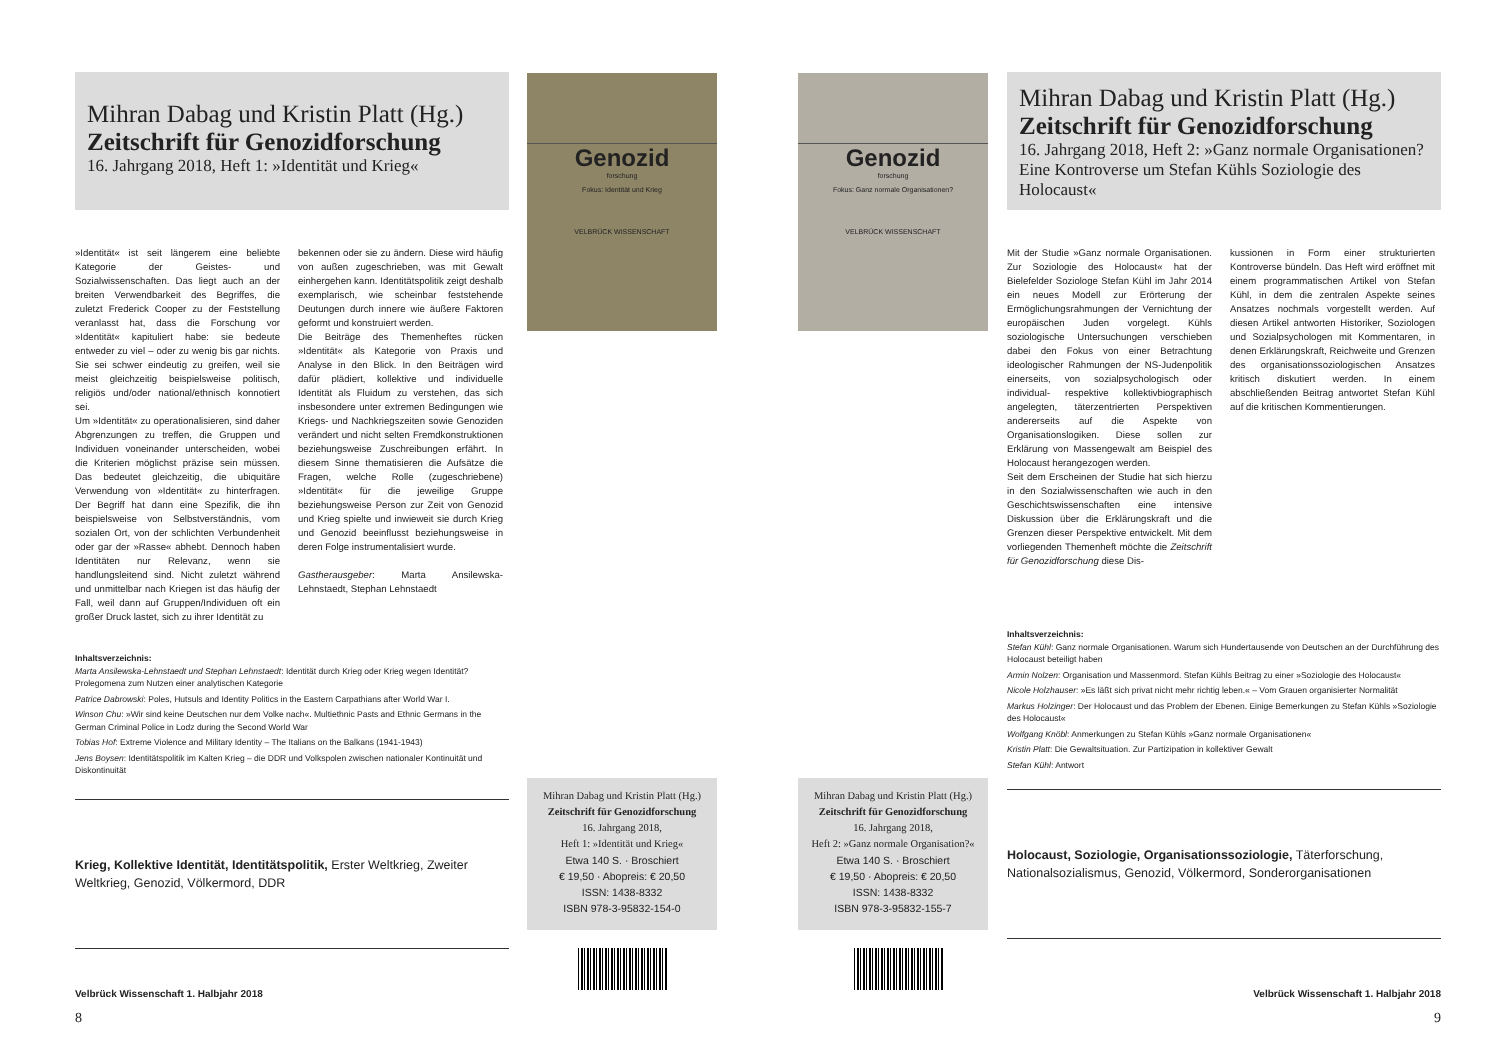Mihran Dabag und Kristin Platt (Hg.)
Zeitschrift für Genozidforschung
16. Jahrgang 2018, Heft 1: »Identität und Krieg«
»Identität« ist seit längerem eine beliebte Kategorie der Geistes- und Sozialwissenschaften. Das liegt auch an der breiten Verwendbarkeit des Begriffes, die zuletzt Frederick Cooper zu der Feststellung veranlasst hat, dass die Forschung vor »Identität« kapituliert habe: sie bedeute entweder zu viel – oder zu wenig bis gar nichts. Sie sei schwer eindeutig zu greifen, weil sie meist gleichzeitig beispielsweise politisch, religiös und/oder national/ethnisch konnotiert sei.
Um »Identität« zu operationalisieren, sind daher Abgrenzungen zu treffen, die Gruppen und Individuen voneinander unterscheiden, wobei die Kriterien möglichst präzise sein müssen. Das bedeutet gleichzeitig, die ubiquitäre Verwendung von »Identität« zu hinterfragen. Der Begriff hat dann eine Spezifik, die ihn beispielsweise von Selbstverständnis, vom sozialen Ort, von der schlichten Verbundenheit oder gar der »Rasse« abhebt. Dennoch haben Identitäten nur Relevanz, wenn sie handlungsleitend sind. Nicht zuletzt während und unmittelbar nach Kriegen ist das häufig der Fall, weil dann auf Gruppen/Individuen oft ein großer Druck lastet, sich zu ihrer Identität zu
bekennen oder sie zu ändern. Diese wird häufig von außen zugeschrieben, was mit Gewalt einhergehen kann. Identitätspolitik zeigt deshalb exemplarisch, wie scheinbar feststehende Deutungen durch innere wie äußere Faktoren geformt und konstruiert werden.
Die Beiträge des Themenheftes rücken »Identität« als Kategorie von Praxis und Analyse in den Blick. In den Beiträgen wird dafür plädiert, kollektive und individuelle Identität als Fluidum zu verstehen, das sich insbesondere unter extremen Bedingungen wie Kriegs- und Nachkriegszeiten sowie Genoziden verändert und nicht selten Fremdkonstruktionen beziehungsweise Zuschreibungen erfährt. In diesem Sinne thematisieren die Aufsätze die Fragen, welche Rolle (zugeschriebene) »Identität« für die jeweilige Gruppe beziehungsweise Person zur Zeit von Genozid und Krieg spielte und inwieweit sie durch Krieg und Genozid beeinflusst beziehungsweise in deren Folge instrumentalisiert wurde.
Gastherausgeber: Marta Ansilewska-Lehnstaedt, Stephan Lehnstaedt
Inhaltsverzeichnis:
Marta Ansilewska-Lehnstaedt und Stephan Lehnstaedt: Identität durch Krieg oder Krieg wegen Identität? Prolegomena zum Nutzen einer analytischen Kategorie
Patrice Dabrowski: Poles, Hutsuls and Identity Politics in the Eastern Carpathians after World War I.
Winson Chu: »Wir sind keine Deutschen nur dem Volke nach«. Multiethnic Pasts and Ethnic Germans in the German Criminal Police in Lodz during the Second World War
Tobias Hof: Extreme Violence and Military Identity – The Italians on the Balkans (1941-1943)
Jens Boysen: Identitätspolitik im Kalten Krieg – die DDR und Volkspolen zwischen nationaler Kontinuität und Diskontinuität
Krieg, Kollektive Identität, Identitätspolitik, Erster Weltkrieg, Zweiter Weltkrieg, Genozid, Völkermord, DDR
Genozid
forschung
Fokus: Identität und Krieg
VELBRÜCK WISSENSCHAFT
Genozid
forschung
Fokus: Ganz normale Organisationen?
VELBRÜCK WISSENSCHAFT
Mihran Dabag und Kristin Platt (Hg.)
Zeitschrift für Genozidforschung
16. Jahrgang 2018,
Heft 1: »Identität und Krieg«
Etwa 140 S. · Broschiert
€ 19,50 · Abopreis: € 20,50
ISSN: 1438-8332
ISBN 978-3-95832-154-0
Mihran Dabag und Kristin Platt (Hg.)
Zeitschrift für Genozidforschung
16. Jahrgang 2018,
Heft 2: »Ganz normale Organisation?«
Etwa 140 S. · Broschiert
€ 19,50 · Abopreis: € 20,50
ISSN: 1438-8332
ISBN 978-3-95832-155-7
Mihran Dabag und Kristin Platt (Hg.)
Zeitschrift für Genozidforschung
16. Jahrgang 2018, Heft 2: »Ganz normale Organisationen? Eine Kontroverse um Stefan Kühls Soziologie des Holocaust«
Mit der Studie »Ganz normale Organisationen. Zur Soziologie des Holocaust« hat der Bielefelder Soziologe Stefan Kühl im Jahr 2014 ein neues Modell zur Erörterung der Ermöglichungsrahmungen der Vernichtung der europäischen Juden vorgelegt. Kühls soziologische Untersuchungen verschieben dabei den Fokus von einer Betrachtung ideologischer Rahmungen der NS-Judenpolitik einerseits, von sozialpsychologisch oder individual- respektive kollektivbiographisch angelegten, täterzentrierten Perspektiven andererseits auf die Aspekte von Organisationslogiken. Diese sollen zur Erklärung von Massengewalt am Beispiel des Holocaust herangezogen werden.
Seit dem Erscheinen der Studie hat sich hierzu in den Sozialwissenschaften wie auch in den Geschichtswissenschaften eine intensive Diskussion über die Erklärungskraft und die Grenzen dieser Perspektive entwickelt. Mit dem vorliegenden Themenheft möchte die Zeitschrift für Genozidforschung diese Dis-
kussionen in Form einer strukturierten Kontroverse bündeln. Das Heft wird eröffnet mit einem programmatischen Artikel von Stefan Kühl, in dem die zentralen Aspekte seines Ansatzes nochmals vorgestellt werden. Auf diesen Artikel antworten Historiker, Soziologen und Sozialpsychologen mit Kommentaren, in denen Erklärungskraft, Reichweite und Grenzen des organisationssoziologischen Ansatzes kritisch diskutiert werden. In einem abschließenden Beitrag antwortet Stefan Kühl auf die kritischen Kommentierungen.
Inhaltsverzeichnis:
Stefan Kühl: Ganz normale Organisationen. Warum sich Hundertausende von Deutschen an der Durchführung des Holocaust beteiligt haben
Armin Nolzen: Organisation und Massenmord. Stefan Kühls Beitrag zu einer »Soziologie des Holocaust«
Nicole Holzhauser: »Es läßt sich privat nicht mehr richtig leben.« – Vom Grauen organisierter Normalität
Markus Holzinger: Der Holocaust und das Problem der Ebenen. Einige Bemerkungen zu Stefan Kühls »Soziologie des Holocaust«
Wolfgang Knöbl: Anmerkungen zu Stefan Kühls »Ganz normale Organisationen«
Kristin Platt: Die Gewaltsituation. Zur Partizipation in kollektiver Gewalt
Stefan Kühl: Antwort
Holocaust, Soziologie, Organisationssoziologie, Täterforschung, Nationalsozialismus, Genozid, Völkermord, Sonderorganisationen
Velbrück Wissenschaft 1. Halbjahr 2018
Velbrück Wissenschaft 1. Halbjahr 2018
8 9